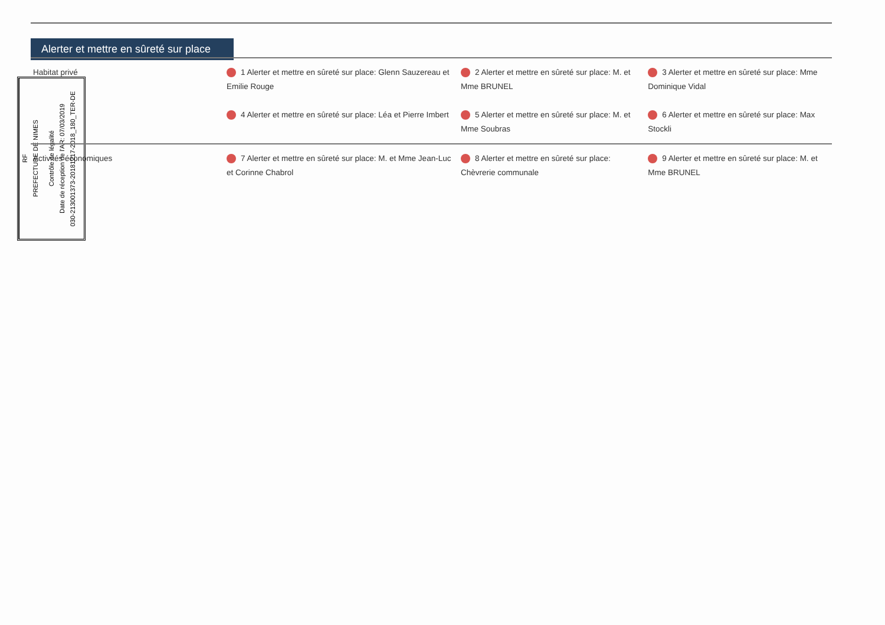Alerter et mettre en sûreté sur place
RF
PREFECTURE DE NIMES
Contrôle de légalité
Date de réception de l'AR: 07/03/2019
030-213001373-20181217-2018_180_TER-DE
| Habitat privé | 1 Alerter et mettre en sûreté sur place: Glenn Sauzereau et Emilie Rouge | 2 Alerter et mettre en sûreté sur place: M. et Mme BRUNEL | 3 Alerter et mettre en sûreté sur place: Mme Dominique Vidal |
| | 4 Alerter et mettre en sûreté sur place: Léa et Pierre Imbert | 5 Alerter et mettre en sûreté sur place: M. et Mme Soubras | 6 Alerter et mettre en sûreté sur place: Max Stockli |
| Activités économiques | 7 Alerter et mettre en sûreté sur place: M. et Mme Jean-Luc et Corinne Chabrol | 8 Alerter et mettre en sûreté sur place: Chèvrerie communale | 9 Alerter et mettre en sûreté sur place: M. et Mme BRUNEL |